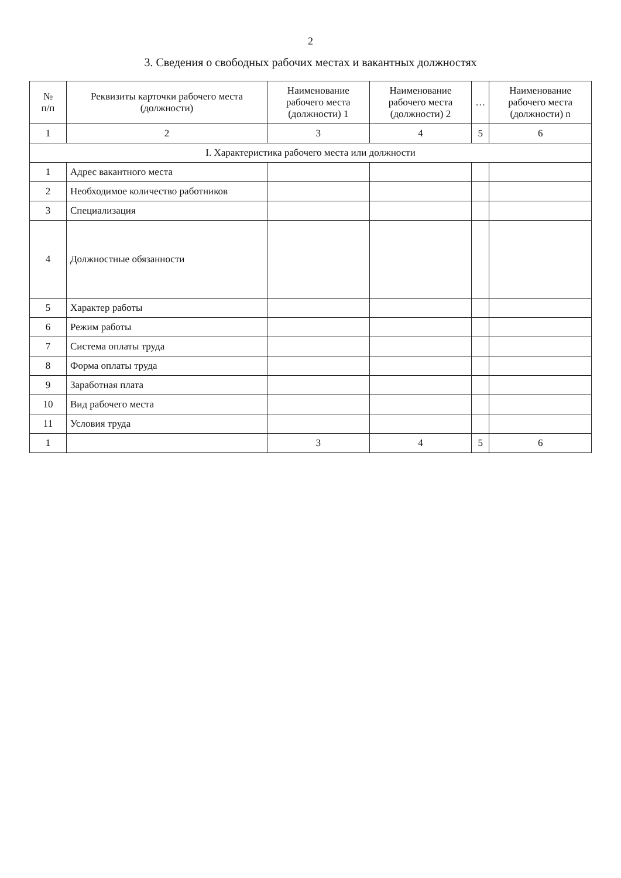2
3. Сведения о свободных рабочих местах и вакантных должностях
| № п/п | Реквизиты карточки рабочего места (должности) | Наименование рабочего места (должности) 1 | Наименование рабочего места (должности) 2 | … | Наименование рабочего места (должности) n |
| --- | --- | --- | --- | --- | --- |
| 1 | 2 | 3 | 4 | 5 | 6 |
| I. Характеристика рабочего места или должности | | | | | |
| 1 | Адрес вакантного места | | | | |
| 2 | Необходимое количество работников | | | | |
| 3 | Специализация | | | | |
| 4 | Должностные обязанности | | | | |
| 5 | Характер работы | | | | |
| 6 | Режим работы | | | | |
| 7 | Система оплаты труда | | | | |
| 8 | Форма оплаты труда | | | | |
| 9 | Заработная плата | | | | |
| 10 | Вид рабочего места | | | | |
| 11 | Условия труда | | | | |
| 1 | | 3 | 4 | 5 | 6 |